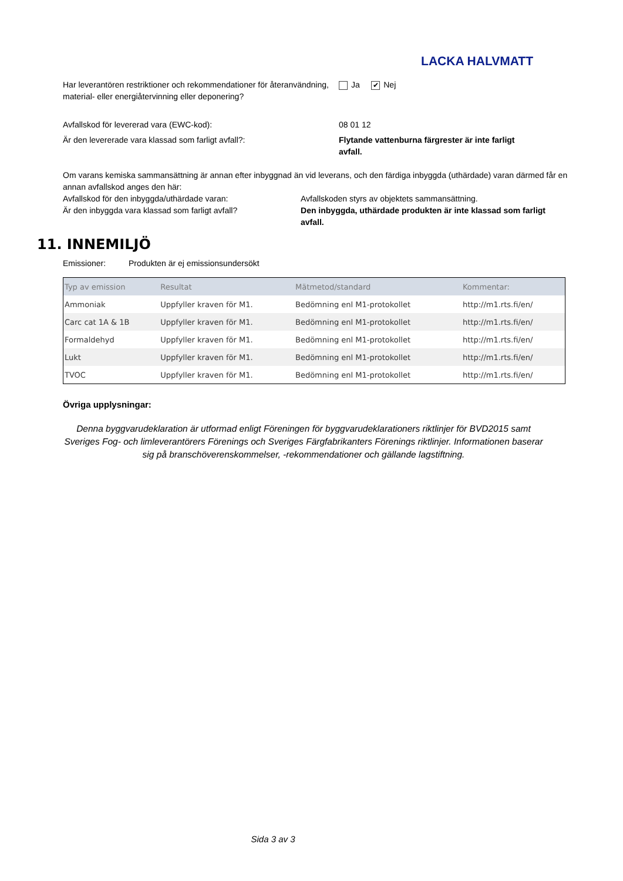LACKA HALVMATT
Har leverantören restriktioner och rekommendationer för återanvändning, material- eller energiåtervinning eller deponering?
Ja ✔ Nej
Avfallskod för levererad vara (EWC-kod): 08 01 12
Är den levererade vara klassad som farligt avfall?: Flytande vattenburna färgrester är inte farligt avfall.
Om varans kemiska sammansättning är annan efter inbyggnad än vid leverans, och den färdiga inbyggda (uthärdade) varan därmed får en annan avfallskod anges den här:
Avfallskod för den inbyggda/uthärdade varan:
Är den inbyggda vara klassad som farligt avfall?
Avfallskoden styrs av objektets sammansättning.
Den inbyggda, uthärdade produkten är inte klassad som farligt avfall.
11. INNEMILJÖ
Emissioner: Produkten är ej emissionsundersökt
| Typ av emission | Resultat | Mätmetod/standard | Kommentar: |
| --- | --- | --- | --- |
| Ammoniak | Uppfyller kraven för M1. | Bedömning enl M1-protokollet | http://m1.rts.fi/en/ |
| Carc cat 1A & 1B | Uppfyller kraven för M1. | Bedömning enl M1-protokollet | http://m1.rts.fi/en/ |
| Formaldehyd | Uppfyller kraven för M1. | Bedömning enl M1-protokollet | http://m1.rts.fi/en/ |
| Lukt | Uppfyller kraven för M1. | Bedömning enl M1-protokollet | http://m1.rts.fi/en/ |
| TVOC | Uppfyller kraven för M1. | Bedömning enl M1-protokollet | http://m1.rts.fi/en/ |
Övriga upplysningar:
Denna byggvarudeklaration är utformad enligt Föreningen för byggvarudeklarationers riktlinjer för BVD2015 samt Sveriges Fog- och limleverantörers Förenings och Sveriges Färgfabrikanters Förenings riktlinjer. Informationen baserar sig på branschöverenskommelser, -rekommendationer och gällande lagstiftning.
Sida 3 av 3